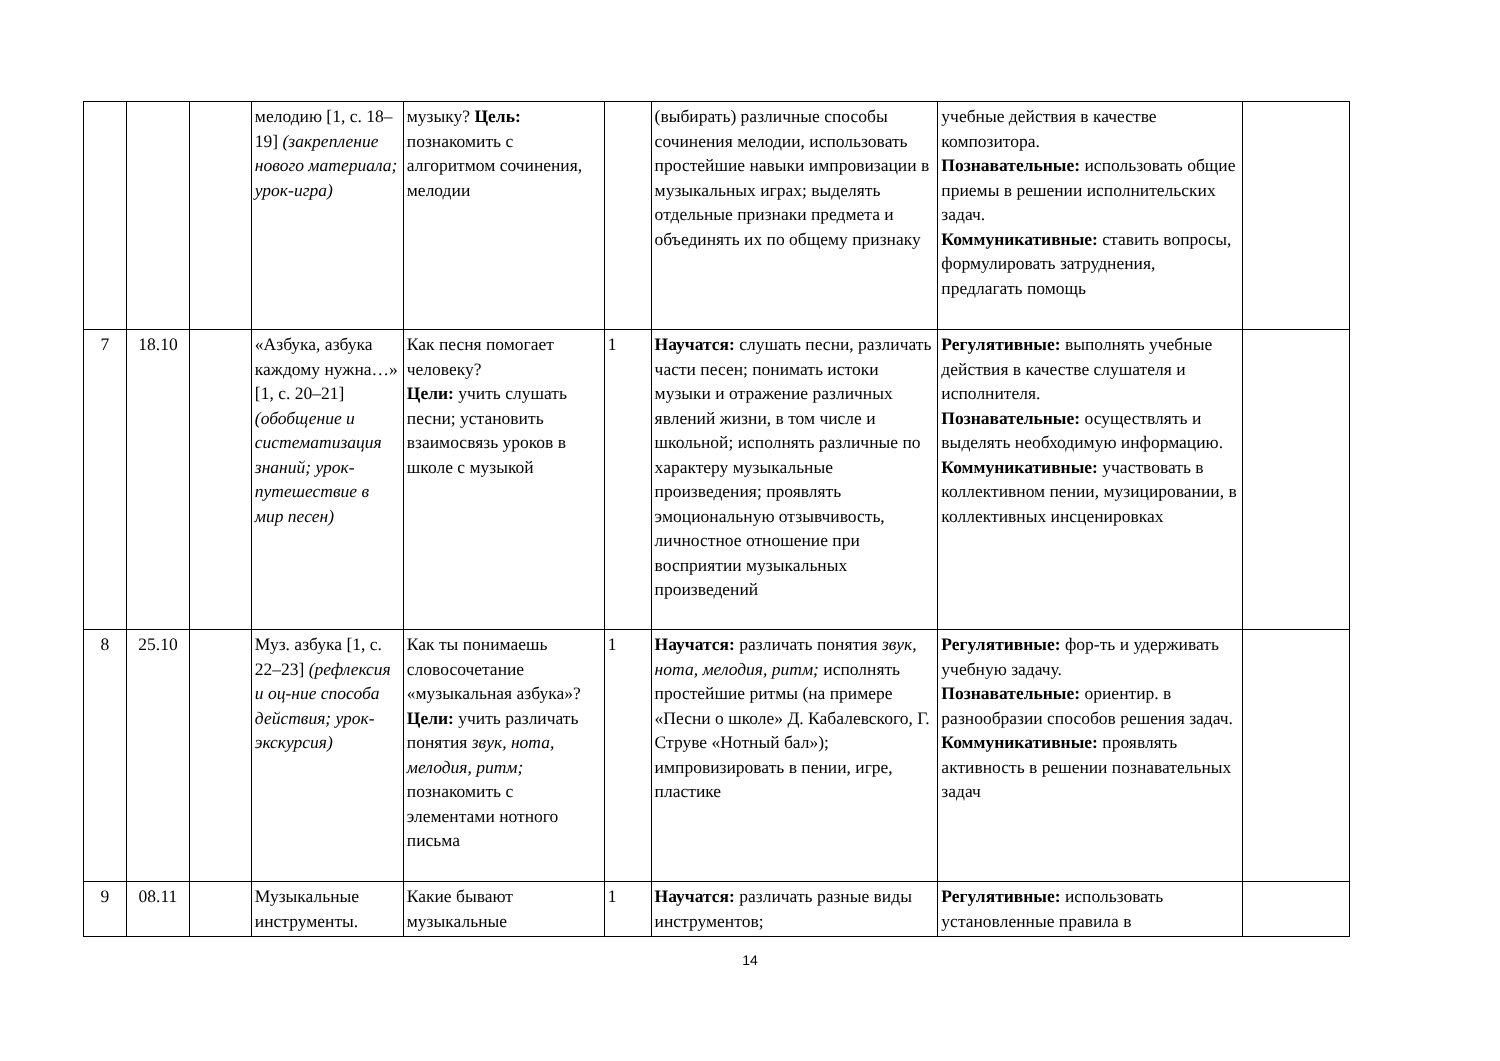| | | | мелодию [1, с. 18–19] (закрепление нового материала; урок-игра) | музыку? Цель: познакомить с алгоритмом сочинения, мелодии | | (выбирать) различные способы сочинения мелодии, использовать простейшие навыки импровизации в музыкальных играх; выделять отдельные признаки предмета и объединять их по общему признаку | учебные действия в качестве композитора. Познавательные: использовать общие приемы в решении исполнительских задач. Коммуникативные: ставить вопросы, формулировать затруднения, предлагать помощь | |
| 7 | 18.10 | | «Азбука, азбука каждому нужна…» [1, с. 20–21] (обобщение и систематизация знаний; урок-путешествие в мир песен) | Как песня помогает человеку? Цели: учить слушать песни; установить взаимосвязь уроков в школе с музыкой | 1 | Научатся: слушать песни, различать части песен; понимать истоки музыки и отражение различных явлений жизни, в том числе и школьной; исполнять различные по характеру музыкальные произведения; проявлять эмоциональную отзывчивость, личностное отношение при восприятии музыкальных произведений | Регулятивные: выполнять учебные действия в качестве слушателя и исполнителя. Познавательные: осуществлять и выделять необходимую информацию. Коммуникативные: участвовать в коллективном пении, музицировании, в коллективных инсценировках | |
| 8 | 25.10 | | Муз. азбука [1, с. 22–23] (рефлексия и оц-ние способа действия; урок-экскурсия) | Как ты понимаешь словосочетание «музыкальная азбука»? Цели: учить различать понятия звук, нота, мелодия, ритм; познакомить с элементами нотного письма | 1 | Научатся: различать понятия звук, нота, мелодия, ритм; исполнять простейшие ритмы (на примере «Песни о школе» Д. Кабалевского, Г. Струве «Нотный бал»); импровизировать в пении, игре, пластике | Регулятивные: фор-ть и удерживать учебную задачу. Познавательные: ориентир. в разнообразии способов решения задач. Коммуникативные: проявлять активность в решении познавательных задач | |
| 9 | 08.11 | | Музыкальные инструменты. | Какие бывают музыкальные | 1 | Научатся: различать разные виды инструментов; | Регулятивные: использовать установленные правила в | |
14